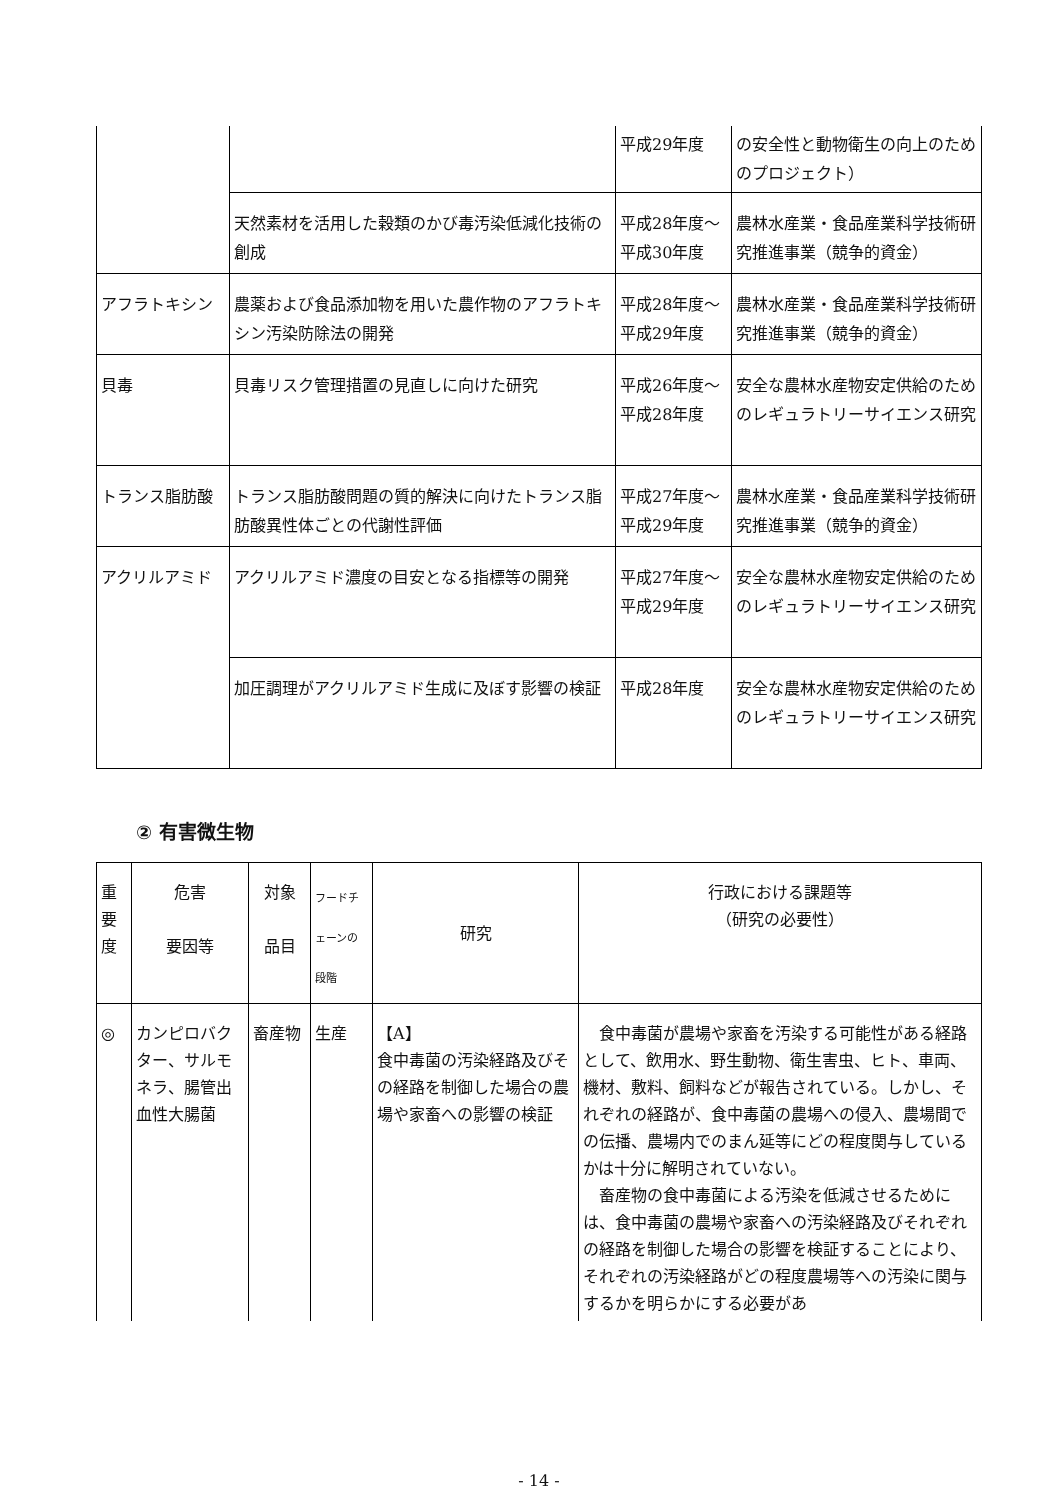| | | 平成29年度 | の安全性と動物衛生の向上のためのプロジェクト） |
| | 天然素材を活用した穀類のかび毒汚染低減化技術の創成 | 平成28年度～ 平成30年度 | 農林水産業・食品産業科学技術研究推進事業（競争的資金） |
| アフラトキシン | 農薬および食品添加物を用いた農作物のアフラトキシン汚染防除法の開発 | 平成28年度～ 平成29年度 | 農林水産業・食品産業科学技術研究推進事業（競争的資金） |
| 貝毒 | 貝毒リスク管理措置の見直しに向けた研究 | 平成26年度～ 平成28年度 | 安全な農林水産物安定供給のためのレギュラトリーサイエンス研究 |
| トランス脂肪酸 | トランス脂肪酸問題の質的解決に向けたトランス脂肪酸異性体ごとの代謝性評価 | 平成27年度～ 平成29年度 | 農林水産業・食品産業科学技術研究推進事業（競争的資金） |
| アクリルアミド | アクリルアミド濃度の目安となる指標等の開発 | 平成27年度～ 平成29年度 | 安全な農林水産物安定供給のためのレギュラトリーサイエンス研究 |
| | 加圧調理がアクリルアミド生成に及ぼす影響の検証 | 平成28年度 | 安全な農林水産物安定供給のためのレギュラトリーサイエンス研究 |
② 有害微生物
| 重 要 度 | 危害 要因等 | 対象 品目 | フードチェーンの段階 | 研究 | 行政における課題等 （研究の必要性） |
| ◎ | カンピロバクター、サルモネラ、腸管出血性大腸菌 | 畜産物 | 生産 | 【A】 食中毒菌の汚染経路及びその経路を制御した場合の農場や家畜への影響の検証 | 食中毒菌が農場や家畜を汚染する可能性がある経路として、飲用水、野生動物、衛生害虫、ヒト、車両、機材、敷料、飼料などが報告されている。しかし、それぞれの経路が、食中毒菌の農場への侵入、農場間での伝播、農場内でのまん延等にどの程度関与しているかは十分に解明されていない。 畜産物の食中毒菌による汚染を低減させるためには、食中毒菌の農場や家畜への汚染経路及びそれぞれの経路を制御した場合の影響を検証することにより、それぞれの汚染経路がどの程度農場等への汚染に関与するかを明らかにする必要があ |
- 14 -